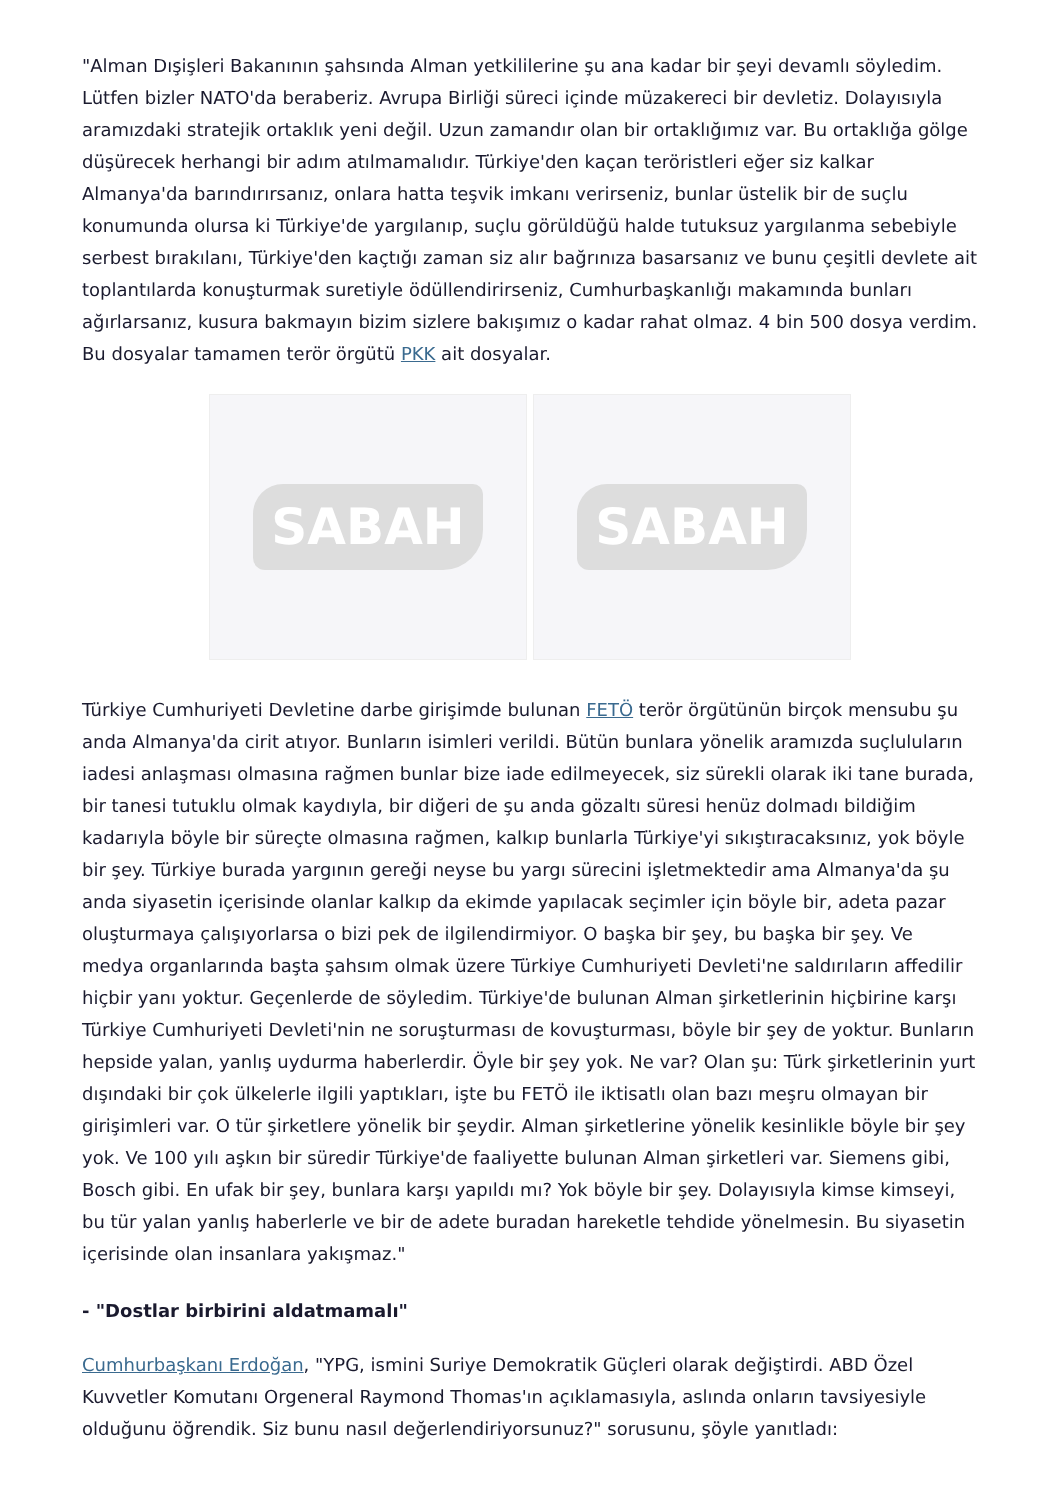"Alman Dışişleri Bakanının şahsında Alman yetkililerine şu ana kadar bir şeyi devamlı söyledim. Lütfen bizler NATO'da beraberiz. Avrupa Birliği süreci içinde müzakereci bir devletiz. Dolayısıyla aramızdaki stratejik ortaklık yeni değil. Uzun zamandır olan bir ortaklığımız var. Bu ortaklığa gölge düşürecek herhangi bir adım atılmamalıdır. Türkiye'den kaçan teröristleri eğer siz kalkar Almanya'da barındırırsanız, onlara hatta teşvik imkanı verirseniz, bunlar üstelik bir de suçlu konumunda olursa ki Türkiye'de yargılanıp, suçlu görüldüğü halde tutuksuz yargılanma sebebiyle serbest bırakılanı, Türkiye'den kaçtığı zaman siz alır bağrınıza basarsanız ve bunu çeşitli devlete ait toplantılarda konuşturmak suretiyle ödüllendirirseniz, Cumhurbaşkanlığı makamında bunları ağırlarsanız, kusura bakmayın bizim sizlere bakışımız o kadar rahat olmaz. 4 bin 500 dosya verdim. Bu dosyalar tamamen terör örgütü PKK ait dosyalar.
SABAH SABAH
Türkiye Cumhuriyeti Devletine darbe girişimde bulunan FETÖ terör örgütünün birçok mensubu şu anda Almanya'da cirit atıyor. Bunların isimleri verildi. Bütün bunlara yönelik aramızda suçluluların iadesi anlaşması olmasına rağmen bunlar bize iade edilmeyecek, siz sürekli olarak iki tane burada, bir tanesi tutuklu olmak kaydıyla, bir diğeri de şu anda gözaltı süresi henüz dolmadı bildiğim kadarıyla böyle bir süreçte olmasına rağmen, kalkıp bunlarla Türkiye'yi sıkıştıracaksınız, yok böyle bir şey. Türkiye burada yargının gereği neyse bu yargı sürecini işletmektedir ama Almanya'da şu anda siyasetin içerisinde olanlar kalkıp da ekimde yapılacak seçimler için böyle bir, adeta pazar oluşturmaya çalışıyorlarsa o bizi pek de ilgilendirmiyor. O başka bir şey, bu başka bir şey. Ve medya organlarında başta şahsım olmak üzere Türkiye Cumhuriyeti Devleti'ne saldırıların affedilir hiçbir yanı yoktur. Geçenlerde de söyledim. Türkiye'de bulunan Alman şirketlerinin hiçbirine karşı Türkiye Cumhuriyeti Devleti'nin ne soruşturması de kovuşturması, böyle bir şey de yoktur. Bunların hepside yalan, yanlış uydurma haberlerdir. Öyle bir şey yok. Ne var? Olan şu: Türk şirketlerinin yurt dışındaki bir çok ülkelerle ilgili yaptıkları, işte bu FETÖ ile iktisatlı olan bazı meşru olmayan bir girişimleri var. O tür şirketlere yönelik bir şeydir. Alman şirketlerine yönelik kesinlikle böyle bir şey yok. Ve 100 yılı aşkın bir süredir Türkiye'de faaliyette bulunan Alman şirketleri var. Siemens gibi, Bosch gibi. En ufak bir şey, bunlara karşı yapıldı mı? Yok böyle bir şey. Dolayısıyla kimse kimseyi, bu tür yalan yanlış haberlerle ve bir de adete buradan hareketle tehdide yönelmesin. Bu siyasetin içerisinde olan insanlara yakışmaz."
- "Dostlar birbirini aldatmamalı"
Cumhurbaşkanı Erdoğan, "YPG, ismini Suriye Demokratik Güçleri olarak değiştirdi. ABD Özel Kuvvetler Komutanı Orgeneral Raymond Thomas'ın açıklamasıyla, aslında onların tavsiyesiyle olduğunu öğrendik. Siz bunu nasıl değerlendiriyorsunuz?" sorusunu, şöyle yanıtladı: